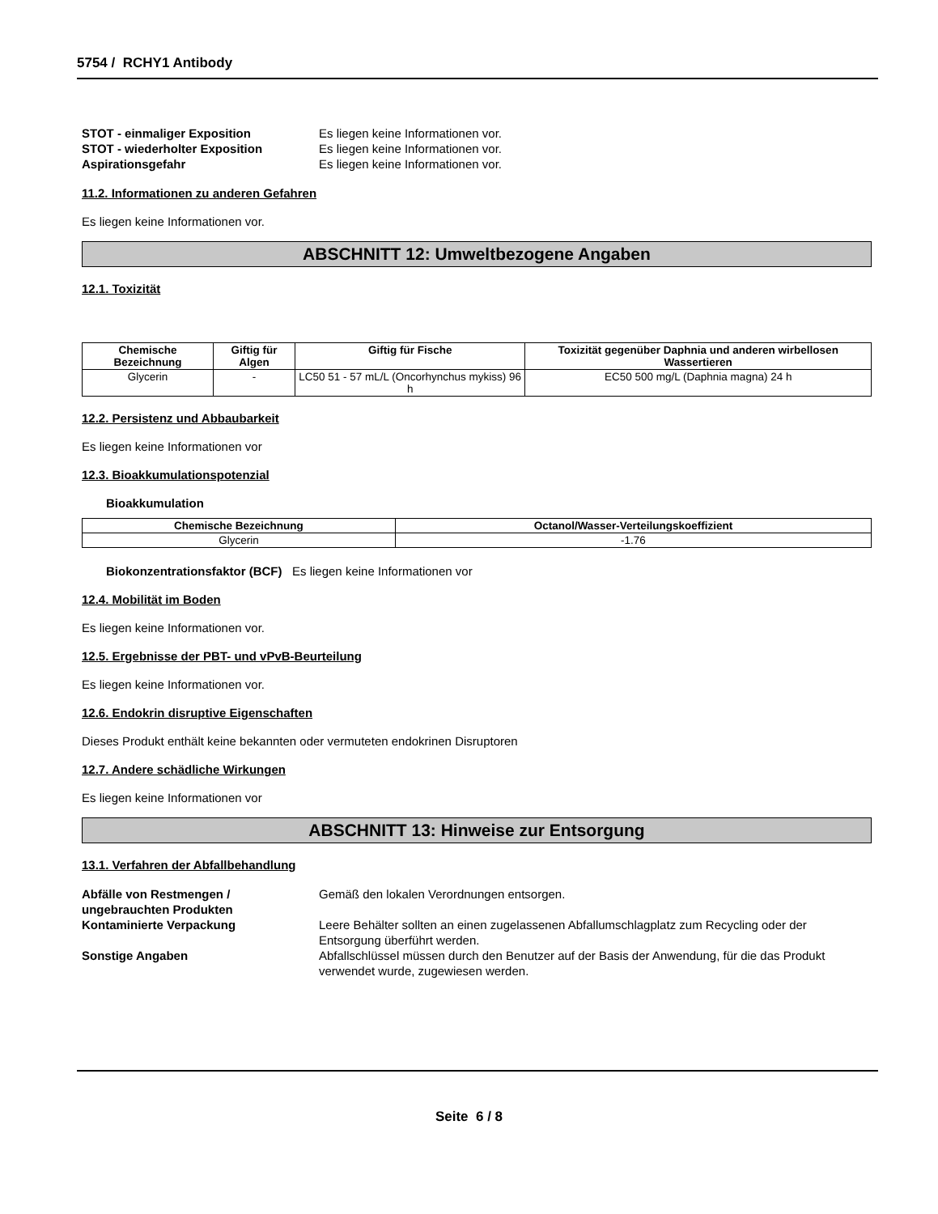5754 / RCHY1 Antibody
STOT - einmaliger Exposition Es liegen keine Informationen vor. STOT - wiederholter Exposition Es liegen keine Informationen vor. Aspirationsgefahr Es liegen keine Informationen vor.
11.2. Informationen zu anderen Gefahren
Es liegen keine Informationen vor.
ABSCHNITT 12: Umweltbezogene Angaben
12.1. Toxizität
| Chemische Bezeichnung | Giftig für Algen | Giftig für Fische | Toxizität gegenüber Daphnia und anderen wirbellosen Wassertieren |
| --- | --- | --- | --- |
| Glycerin | - | LC50 51 - 57 mL/L (Oncorhynchus mykiss) 96 h | EC50 500 mg/L (Daphnia magna) 24 h |
12.2. Persistenz und Abbaubarkeit
Es liegen keine Informationen vor
12.3. Bioakkumulationspotenzial
Bioakkumulation
| Chemische Bezeichnung | Octanol/Wasser-Verteilungskoeffizient |
| --- | --- |
| Glycerin | -1.76 |
Biokonzentrationsfaktor (BCF) Es liegen keine Informationen vor
12.4. Mobilität im Boden
Es liegen keine Informationen vor.
12.5. Ergebnisse der PBT- und vPvB-Beurteilung
Es liegen keine Informationen vor.
12.6. Endokrin disruptive Eigenschaften
Dieses Produkt enthält keine bekannten oder vermuteten endokrinen Disruptoren
12.7. Andere schädliche Wirkungen
Es liegen keine Informationen vor
ABSCHNITT 13: Hinweise zur Entsorgung
13.1. Verfahren der Abfallbehandlung
Abfälle von Restmengen / ungebrauchten Produkten Gemäß den lokalen Verordnungen entsorgen. Kontaminierte Verpackung Leere Behälter sollten an einen zugelassenen Abfallumschlagplatz zum Recycling oder der Entsorgung überführt werden. Sonstige Angaben Abfallschlüssel müssen durch den Benutzer auf der Basis der Anwendung, für die das Produkt verwendet wurde, zugewiesen werden.
Seite 6 / 8